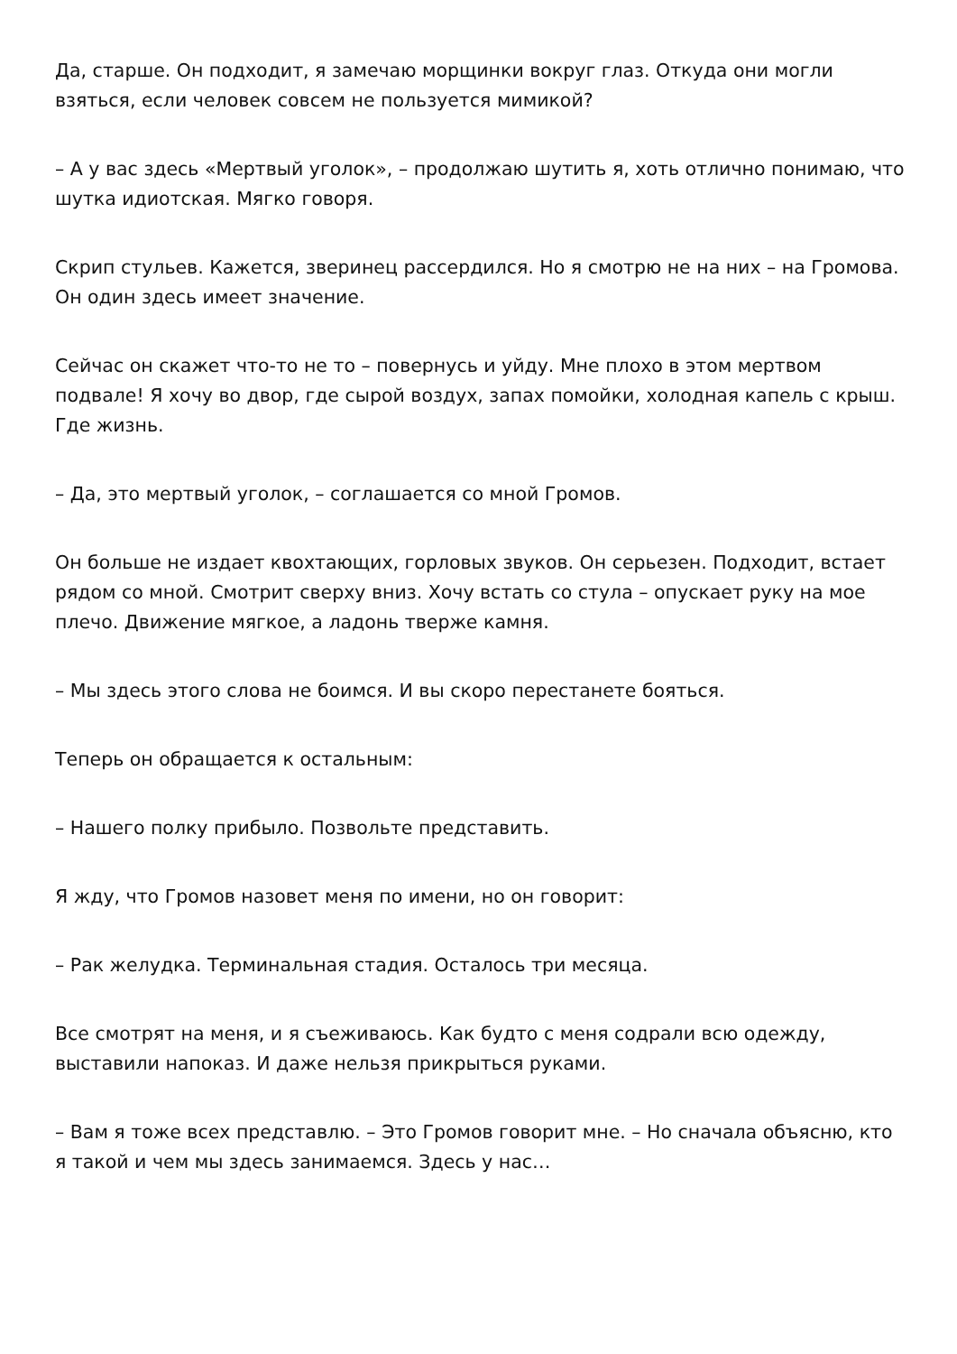Да, старше. Он подходит, я замечаю морщинки вокруг глаз. Откуда они могли взяться, если человек совсем не пользуется мимикой?
– А у вас здесь «Мертвый уголок», – продолжаю шутить я, хоть отлично понимаю, что шутка идиотская. Мягко говоря.
Скрип стульев. Кажется, зверинец рассердился. Но я смотрю не на них – на Громова. Он один здесь имеет значение.
Сейчас он скажет что-то не то – повернусь и уйду. Мне плохо в этом мертвом подвале! Я хочу во двор, где сырой воздух, запах помойки, холодная капель с крыш. Где жизнь.
– Да, это мертвый уголок, – соглашается со мной Громов.
Он больше не издает квохтающих, горловых звуков. Он серьезен. Подходит, встает рядом со мной. Смотрит сверху вниз. Хочу встать со стула – опускает руку на мое плечо. Движение мягкое, а ладонь тверже камня.
– Мы здесь этого слова не боимся. И вы скоро перестанете бояться.
Теперь он обращается к остальным:
– Нашего полку прибыло. Позвольте представить.
Я жду, что Громов назовет меня по имени, но он говорит:
– Рак желудка. Терминальная стадия. Осталось три месяца.
Все смотрят на меня, и я съеживаюсь. Как будто с меня содрали всю одежду, выставили напоказ. И даже нельзя прикрыться руками.
– Вам я тоже всех представлю. – Это Громов говорит мне. – Но сначала объясню, кто я такой и чем мы здесь занимаемся. Здесь у нас…